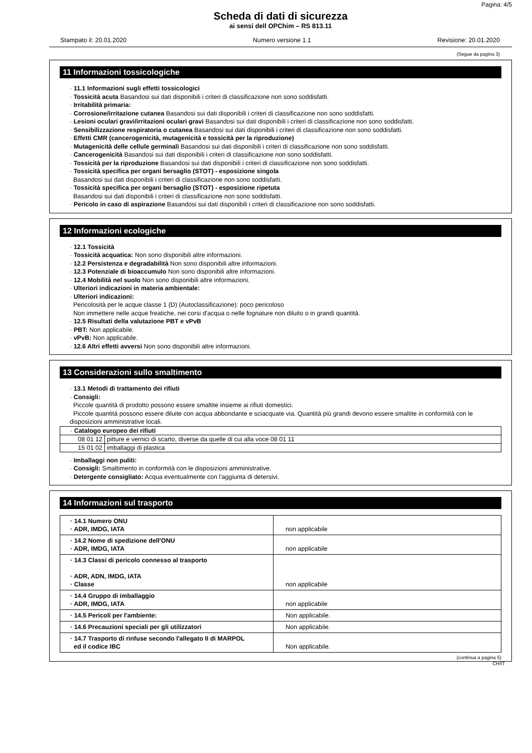Pagina: 4/5
Scheda di dati di sicurezza
ai sensi dell OPChim – RS 813.11
Stampato il: 20.01.2020 Numero versione 1.1 Revisione: 20.01.2020
(Segue da pagina 3)
11 Informazioni tossicologiche
· 11.1 Informazioni sugli effetti tossicologici
· Tossicità acuta Basandosi sui dati disponibili i criteri di classificazione non sono soddisfatti.
· Irritabilità primaria:
· Corrosione/irritazione cutanea Basandosi sui dati disponibili i criteri di classificazione non sono soddisfatti.
· Lesioni oculari gravi/irritazioni oculari gravi Basandosi sui dati disponibili i criteri di classificazione non sono soddisfatti.
· Sensibilizzazione respiratoria o cutanea Basandosi sui dati disponibili i criteri di classificazione non sono soddisfatti.
· Effetti CMR (cancerogenicità, mutagenicità e tossicità per la riproduzione)
· Mutagenicità delle cellule germinali Basandosi sui dati disponibili i criteri di classificazione non sono soddisfatti.
· Cancerogenicità Basandosi sui dati disponibili i criteri di classificazione non sono soddisfatti.
· Tossicità per la riproduzione Basandosi sui dati disponibili i criteri di classificazione non sono soddisfatti.
· Tossicità specifica per organi bersaglio (STOT) - esposizione singola
Basandosi sui dati disponibili i criteri di classificazione non sono soddisfatti.
· Tossicità specifica per organi bersaglio (STOT) - esposizione ripetuta
Basandosi sui dati disponibili i criteri di classificazione non sono soddisfatti.
· Pericolo in caso di aspirazione Basandosi sui dati disponibili i criteri di classificazione non sono soddisfatti.
12 Informazioni ecologiche
· 12.1 Tossicità
· Tossicità acquatica: Non sono disponibili altre informazioni.
· 12.2 Persistenza e degradabilità Non sono disponibili altre informazioni.
· 12.3 Potenziale di bioaccumulo Non sono disponibili altre informazioni.
· 12.4 Mobilità nel suolo Non sono disponibili altre informazioni.
· Ulteriori indicazioni in materia ambientale:
· Ulteriori indicazioni:
Pericolosità per le acque classe 1 (D) (Autoclassificazione): poco pericoloso
Non immettere nelle acque freatiche, nei corsi d'acqua o nelle fognature non diluito o in grandi quantità.
· 12.5 Risultati della valutazione PBT e vPvB
· PBT: Non applicabile.
· vPvB: Non applicabile.
· 12.6 Altri effetti avversi Non sono disponibili altre informazioni.
13 Considerazioni sullo smaltimento
· 13.1 Metodi di trattamento dei rifiuti
· Consigli:
Piccole quantità di prodotto possono essere smaltite insieme ai rifiuti domestici.
Piccole quantità possono essere diluite con acqua abbondante e sciacquate via. Quantità più grandi devono essere smaltite in conformità con le disposizioni amministrative locali.
| · Catalogo europeo dei rifiuti | |
| 08 01 12 | pitture e vernici di scarto, diverse da quelle di cui alla voce 08 01 11 |
| 15 01 02 | imballaggi di plastica |
· Imballaggi non puliti:
· Consigli: Smaltimento in conformità con le disposizioni amministrative.
· Detergente consigliato: Acqua eventualmente con l'aggiunta di detersivi.
14 Informazioni sul trasporto
| · 14.1 Numero ONU · ADR, IMDG, IATA | non applicabile |
| · 14.2 Nome di spedizione dell'ONU · ADR, IMDG, IATA | non applicabile |
| · 14.3 Classi di pericolo connesso al trasporto · ADR, ADN, IMDG, IATA · Classe | non applicabile |
| · 14.4 Gruppo di imballaggio · ADR, IMDG, IATA | non applicabile |
| · 14.5 Pericoli per l'ambiente: | Non applicabile. |
| · 14.6 Precauzioni speciali per gli utilizzatori | Non applicabile. |
| · 14.7 Trasporto di rinfuse secondo l'allegato II di MARPOL ed il codice IBC | Non applicabile. |
(continua a pagina 5)
CH/IT